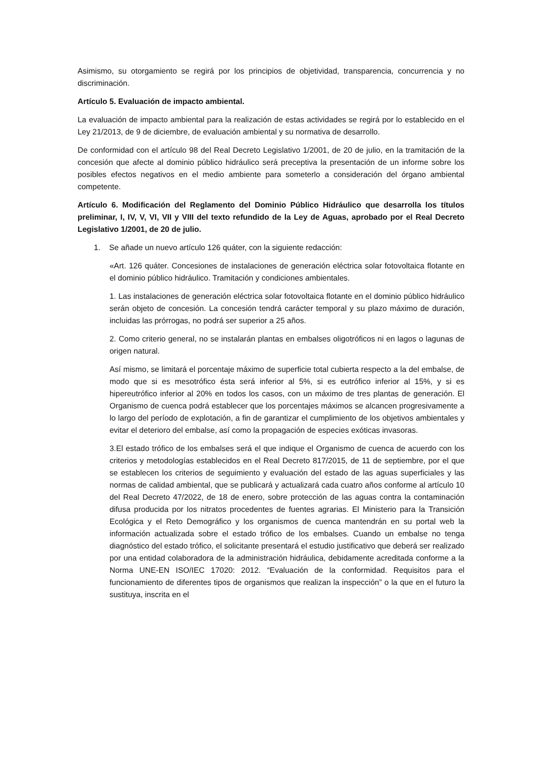Asimismo, su otorgamiento se regirá por los principios de objetividad, transparencia, concurrencia y no discriminación.
Artículo 5. Evaluación de impacto ambiental.
La evaluación de impacto ambiental para la realización de estas actividades se regirá por lo establecido en el Ley 21/2013, de 9 de diciembre, de evaluación ambiental y su normativa de desarrollo.
De conformidad con el artículo 98 del Real Decreto Legislativo 1/2001, de 20 de julio, en la tramitación de la concesión que afecte al dominio público hidráulico será preceptiva la presentación de un informe sobre los posibles efectos negativos en el medio ambiente para someterlo a consideración del órgano ambiental competente.
Artículo 6. Modificación del Reglamento del Dominio Público Hidráulico que desarrolla los títulos preliminar, I, IV, V, VI, VII y VIII del texto refundido de la Ley de Aguas, aprobado por el Real Decreto Legislativo 1/2001, de 20 de julio.
1. Se añade un nuevo artículo 126 quáter, con la siguiente redacción:
«Art. 126 quáter. Concesiones de instalaciones de generación eléctrica solar fotovoltaica flotante en el dominio público hidráulico. Tramitación y condiciones ambientales.
1. Las instalaciones de generación eléctrica solar fotovoltaica flotante en el dominio público hidráulico serán objeto de concesión. La concesión tendrá carácter temporal y su plazo máximo de duración, incluidas las prórrogas, no podrá ser superior a 25 años.
2. Como criterio general, no se instalarán plantas en embalses oligotróficos ni en lagos o lagunas de origen natural.
Así mismo, se limitará el porcentaje máximo de superficie total cubierta respecto a la del embalse, de modo que si es mesotrófico ésta será inferior al 5%, si es eutrófico inferior al 15%, y si es hipereutrófico inferior al 20% en todos los casos, con un máximo de tres plantas de generación. El Organismo de cuenca podrá establecer que los porcentajes máximos se alcancen progresivamente a lo largo del período de explotación, a fin de garantizar el cumplimiento de los objetivos ambientales y evitar el deterioro del embalse, así como la propagación de especies exóticas invasoras.
3.El estado trófico de los embalses será el que indique el Organismo de cuenca de acuerdo con los criterios y metodologías establecidos en el Real Decreto 817/2015, de 11 de septiembre, por el que se establecen los criterios de seguimiento y evaluación del estado de las aguas superficiales y las normas de calidad ambiental, que se publicará y actualizará cada cuatro años conforme al artículo 10 del Real Decreto 47/2022, de 18 de enero, sobre protección de las aguas contra la contaminación difusa producida por los nitratos procedentes de fuentes agrarias. El Ministerio para la Transición Ecológica y el Reto Demográfico y los organismos de cuenca mantendrán en su portal web la información actualizada sobre el estado trófico de los embalses. Cuando un embalse no tenga diagnóstico del estado trófico, el solicitante presentará el estudio justificativo que deberá ser realizado por una entidad colaboradora de la administración hidráulica, debidamente acreditada conforme a la Norma UNE-EN ISO/IEC 17020: 2012. “Evaluación de la conformidad. Requisitos para el funcionamiento de diferentes tipos de organismos que realizan la inspección” o la que en el futuro la sustituya, inscrita en el